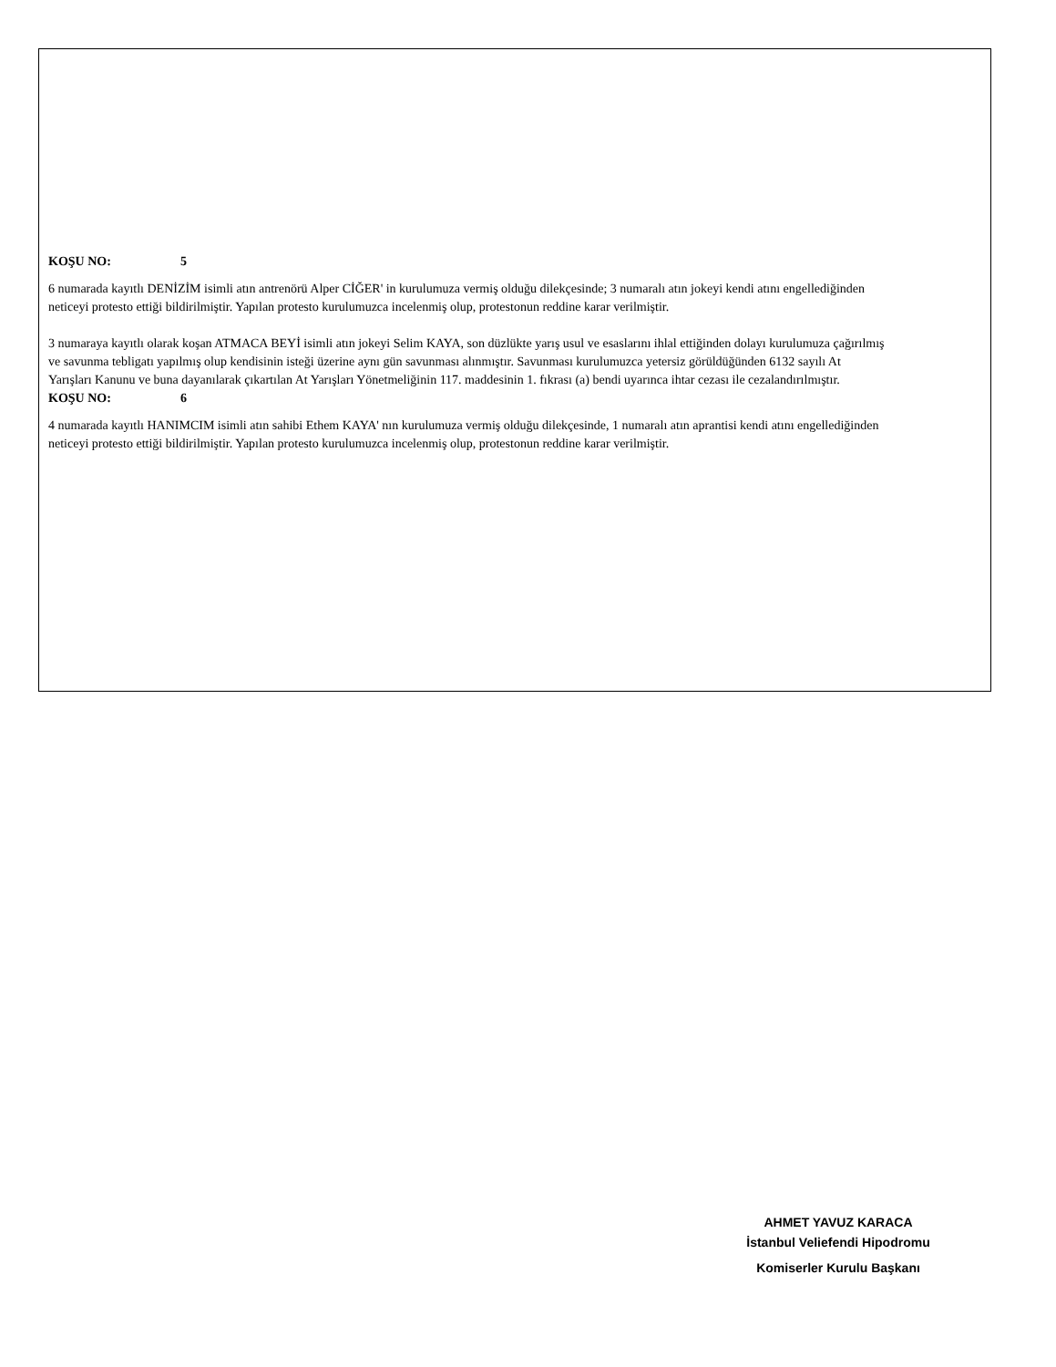KOŞU NO: 5
6 numarada kayıtlı DENİZİM isimli atın antrenörü Alper CİĞER' in kurulumuza vermiş olduğu dilekçesinde; 3 numaralı atın jokeyi kendi atını engellediğinden neticeyi protesto ettiği bildirilmiştir. Yapılan protesto kurulumuzca incelenmiş olup, protestonun reddine karar verilmiştir.
3 numaraya kayıtlı olarak koşan ATMACA BEYİ isimli atın jokeyi Selim KAYA, son düzlükte yarış usul ve esaslarını ihlal ettiğinden dolayı kurulumuza çağırılmış ve savunma tebligatı yapılmış olup kendisinin isteği üzerine aynı gün savunması alınmıştır. Savunması kurulumuzca yetersiz görüldüğünden 6132 sayılı At Yarışları Kanunu ve buna dayanılarak çıkartılan At Yarışları Yönetmeliğinin 117. maddesinin 1. fıkrası (a) bendi uyarınca ihtar cezası ile cezalandırılmıştır.
KOŞU NO: 6
4 numarada kayıtlı HANIMCIM isimli atın sahibi Ethem KAYA' nın kurulumuza vermiş olduğu dilekçesinde, 1 numaralı atın aprantisi kendi atını engellediğinden neticeyi protesto ettiği bildirilmiştir. Yapılan protesto kurulumuzca incelenmiş olup, protestonun reddine karar verilmiştir.
AHMET YAVUZ KARACA
İstanbul Veliefendi Hipodromu
Komiserler Kurulu Başkanı